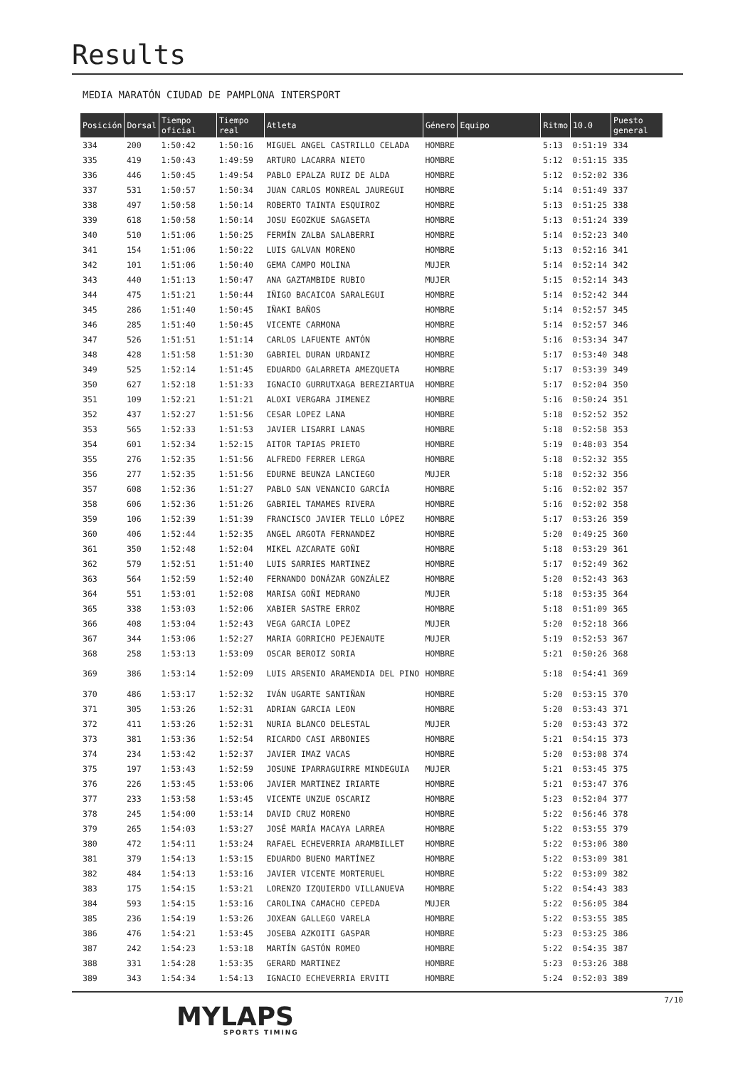Results
MEDIA MARATÓN CIUDAD DE PAMPLONA INTERSPORT
| Posición | Dorsal | Tiempo oficial | Tiempo real | Atleta | Género | Equipo | Ritmo | 10.0 | Puesto general |
| --- | --- | --- | --- | --- | --- | --- | --- | --- | --- |
| 334 | 200 | 1:50:42 | 1:50:16 | MIGUEL ANGEL CASTRILLO CELADA | HOMBRE | | 5:13 | 0:51:19 | 334 |
| 335 | 419 | 1:50:43 | 1:49:59 | ARTURO LACARRA NIETO | HOMBRE | | 5:12 | 0:51:15 | 335 |
| 336 | 446 | 1:50:45 | 1:49:54 | PABLO EPALZA RUIZ DE ALDA | HOMBRE | | 5:12 | 0:52:02 | 336 |
| 337 | 531 | 1:50:57 | 1:50:34 | JUAN CARLOS MONREAL JAUREGUI | HOMBRE | | 5:14 | 0:51:49 | 337 |
| 338 | 497 | 1:50:58 | 1:50:14 | ROBERTO TAINTA ESQUIROZ | HOMBRE | | 5:13 | 0:51:25 | 338 |
| 339 | 618 | 1:50:58 | 1:50:14 | JOSU EGOZKUE SAGASETA | HOMBRE | | 5:13 | 0:51:24 | 339 |
| 340 | 510 | 1:51:06 | 1:50:25 | FERMÍN ZALBA SALABERRI | HOMBRE | | 5:14 | 0:52:23 | 340 |
| 341 | 154 | 1:51:06 | 1:50:22 | LUIS GALVAN MORENO | HOMBRE | | 5:13 | 0:52:16 | 341 |
| 342 | 101 | 1:51:06 | 1:50:40 | GEMA CAMPO MOLINA | MUJER | | 5:14 | 0:52:14 | 342 |
| 343 | 440 | 1:51:13 | 1:50:47 | ANA GAZTAMBIDE RUBIO | MUJER | | 5:15 | 0:52:14 | 343 |
| 344 | 475 | 1:51:21 | 1:50:44 | IÑIGO BACAICOA SARALEGUI | HOMBRE | | 5:14 | 0:52:42 | 344 |
| 345 | 286 | 1:51:40 | 1:50:45 | IÑAKI BAÑOS | HOMBRE | | 5:14 | 0:52:57 | 345 |
| 346 | 285 | 1:51:40 | 1:50:45 | VICENTE CARMONA | HOMBRE | | 5:14 | 0:52:57 | 346 |
| 347 | 526 | 1:51:51 | 1:51:14 | CARLOS LAFUENTE ANTÓN | HOMBRE | | 5:16 | 0:53:34 | 347 |
| 348 | 428 | 1:51:58 | 1:51:30 | GABRIEL DURAN URDANIZ | HOMBRE | | 5:17 | 0:53:40 | 348 |
| 349 | 525 | 1:52:14 | 1:51:45 | EDUARDO GALARRETA AMEZQUETA | HOMBRE | | 5:17 | 0:53:39 | 349 |
| 350 | 627 | 1:52:18 | 1:51:33 | IGNACIO GURRUTXAGA BEREZIARTUA | HOMBRE | | 5:17 | 0:52:04 | 350 |
| 351 | 109 | 1:52:21 | 1:51:21 | ALOXI VERGARA JIMENEZ | HOMBRE | | 5:16 | 0:50:24 | 351 |
| 352 | 437 | 1:52:27 | 1:51:56 | CESAR LOPEZ LANA | HOMBRE | | 5:18 | 0:52:52 | 352 |
| 353 | 565 | 1:52:33 | 1:51:53 | JAVIER LISARRI LANAS | HOMBRE | | 5:18 | 0:52:58 | 353 |
| 354 | 601 | 1:52:34 | 1:52:15 | AITOR TAPIAS PRIETO | HOMBRE | | 5:19 | 0:48:03 | 354 |
| 355 | 276 | 1:52:35 | 1:51:56 | ALFREDO FERRER LERGA | HOMBRE | | 5:18 | 0:52:32 | 355 |
| 356 | 277 | 1:52:35 | 1:51:56 | EDURNE BEUNZA LANCIEGO | MUJER | | 5:18 | 0:52:32 | 356 |
| 357 | 608 | 1:52:36 | 1:51:27 | PABLO SAN VENANCIO GARCÍA | HOMBRE | | 5:16 | 0:52:02 | 357 |
| 358 | 606 | 1:52:36 | 1:51:26 | GABRIEL TAMAMES RIVERA | HOMBRE | | 5:16 | 0:52:02 | 358 |
| 359 | 106 | 1:52:39 | 1:51:39 | FRANCISCO JAVIER TELLO LÓPEZ | HOMBRE | | 5:17 | 0:53:26 | 359 |
| 360 | 406 | 1:52:44 | 1:52:35 | ANGEL ARGOTA FERNANDEZ | HOMBRE | | 5:20 | 0:49:25 | 360 |
| 361 | 350 | 1:52:48 | 1:52:04 | MIKEL AZCARATE GOÑI | HOMBRE | | 5:18 | 0:53:29 | 361 |
| 362 | 579 | 1:52:51 | 1:51:40 | LUIS SARRIES MARTINEZ | HOMBRE | | 5:17 | 0:52:49 | 362 |
| 363 | 564 | 1:52:59 | 1:52:40 | FERNANDO DONÁZAR GONZÁLEZ | HOMBRE | | 5:20 | 0:52:43 | 363 |
| 364 | 551 | 1:53:01 | 1:52:08 | MARISA GOÑI MEDRANO | MUJER | | 5:18 | 0:53:35 | 364 |
| 365 | 338 | 1:53:03 | 1:52:06 | XABIER SASTRE ERROZ | HOMBRE | | 5:18 | 0:51:09 | 365 |
| 366 | 408 | 1:53:04 | 1:52:43 | VEGA GARCIA LOPEZ | MUJER | | 5:20 | 0:52:18 | 366 |
| 367 | 344 | 1:53:06 | 1:52:27 | MARIA GORRICHO PEJENAUTE | MUJER | | 5:19 | 0:52:53 | 367 |
| 368 | 258 | 1:53:13 | 1:53:09 | OSCAR BEROIZ SORIA | HOMBRE | | 5:21 | 0:50:26 | 368 |
| 369 | 386 | 1:53:14 | 1:52:09 | LUIS ARSENIO ARAMENDIA DEL PINO | HOMBRE | | 5:18 | 0:54:41 | 369 |
| 370 | 486 | 1:53:17 | 1:52:32 | IVÁN UGARTE SANTIÑAN | HOMBRE | | 5:20 | 0:53:15 | 370 |
| 371 | 305 | 1:53:26 | 1:52:31 | ADRIAN GARCIA LEON | HOMBRE | | 5:20 | 0:53:43 | 371 |
| 372 | 411 | 1:53:26 | 1:52:31 | NURIA BLANCO DELESTAL | MUJER | | 5:20 | 0:53:43 | 372 |
| 373 | 381 | 1:53:36 | 1:52:54 | RICARDO CASI ARBONIES | HOMBRE | | 5:21 | 0:54:15 | 373 |
| 374 | 234 | 1:53:42 | 1:52:37 | JAVIER IMAZ VACAS | HOMBRE | | 5:20 | 0:53:08 | 374 |
| 375 | 197 | 1:53:43 | 1:52:59 | JOSUNE IPARRAGUIRRE MINDEGUIA | MUJER | | 5:21 | 0:53:45 | 375 |
| 376 | 226 | 1:53:45 | 1:53:06 | JAVIER MARTINEZ IRIARTE | HOMBRE | | 5:21 | 0:53:47 | 376 |
| 377 | 233 | 1:53:58 | 1:53:45 | VICENTE UNZUE OSCARIZ | HOMBRE | | 5:23 | 0:52:04 | 377 |
| 378 | 245 | 1:54:00 | 1:53:14 | DAVID CRUZ MORENO | HOMBRE | | 5:22 | 0:56:46 | 378 |
| 379 | 265 | 1:54:03 | 1:53:27 | JOSÉ MARÍA MACAYA LARREA | HOMBRE | | 5:22 | 0:53:55 | 379 |
| 380 | 472 | 1:54:11 | 1:53:24 | RAFAEL ECHEVERRIA ARAMBILLET | HOMBRE | | 5:22 | 0:53:06 | 380 |
| 381 | 379 | 1:54:13 | 1:53:15 | EDUARDO BUENO MARTÍNEZ | HOMBRE | | 5:22 | 0:53:09 | 381 |
| 382 | 484 | 1:54:13 | 1:53:16 | JAVIER VICENTE MORTERUEL | HOMBRE | | 5:22 | 0:53:09 | 382 |
| 383 | 175 | 1:54:15 | 1:53:21 | LORENZO IZQUIERDO VILLANUEVA | HOMBRE | | 5:22 | 0:54:43 | 383 |
| 384 | 593 | 1:54:15 | 1:53:16 | CAROLINA CAMACHO CEPEDA | MUJER | | 5:22 | 0:56:05 | 384 |
| 385 | 236 | 1:54:19 | 1:53:26 | JOXEAN GALLEGO VARELA | HOMBRE | | 5:22 | 0:53:55 | 385 |
| 386 | 476 | 1:54:21 | 1:53:45 | JOSEBA AZKOITI GASPAR | HOMBRE | | 5:23 | 0:53:25 | 386 |
| 387 | 242 | 1:54:23 | 1:53:18 | MARTÍN GASTÓN ROMEO | HOMBRE | | 5:22 | 0:54:35 | 387 |
| 388 | 331 | 1:54:28 | 1:53:35 | GERARD MARTINEZ | HOMBRE | | 5:23 | 0:53:26 | 388 |
| 389 | 343 | 1:54:34 | 1:54:13 | IGNACIO ECHEVERRIA ERVITI | HOMBRE | | 5:24 | 0:52:03 | 389 |
7/10
MYLAPS
SPORTS TIMING